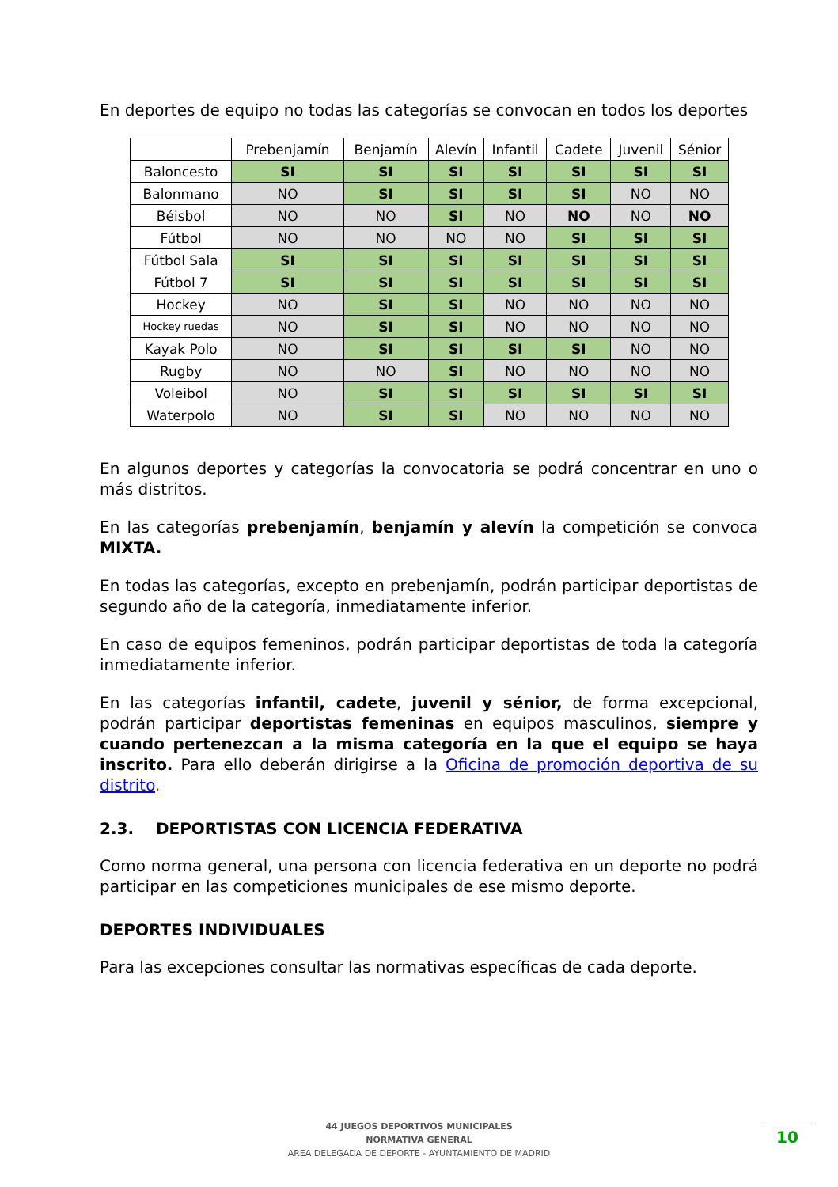En deportes de equipo no todas las categorías se convocan en todos los deportes
| | Prebenjamín | Benjamín | Alevín | Infantil | Cadete | Juvenil | Sénior |
| --- | --- | --- | --- | --- | --- | --- | --- |
| Baloncesto | SI | SI | SI | SI | SI | SI | SI |
| Balonmano | NO | SI | SI | SI | SI | NO | NO |
| Béisbol | NO | NO | SI | NO | NO | NO | NO |
| Fútbol | NO | NO | NO | NO | SI | SI | SI |
| Fútbol Sala | SI | SI | SI | SI | SI | SI | SI |
| Fútbol 7 | SI | SI | SI | SI | SI | SI | SI |
| Hockey | NO | SI | SI | NO | NO | NO | NO |
| Hockey ruedas | NO | SI | SI | NO | NO | NO | NO |
| Kayak Polo | NO | SI | SI | SI | SI | NO | NO |
| Rugby | NO | NO | SI | NO | NO | NO | NO |
| Voleibol | NO | SI | SI | SI | SI | SI | SI |
| Waterpolo | NO | SI | SI | NO | NO | NO | NO |
En algunos deportes y categorías la convocatoria se podrá concentrar en uno o más distritos.
En las categorías prebenjamín, benjamín y alevín la competición se convoca MIXTA.
En todas las categorías, excepto en prebenjamín, podrán participar deportistas de segundo año de la categoría, inmediatamente inferior.
En caso de equipos femeninos, podrán participar deportistas de toda la categoría inmediatamente inferior.
En las categorías infantil, cadete, juvenil y sénior, de forma excepcional, podrán participar deportistas femeninas en equipos masculinos, siempre y cuando pertenezcan a la misma categoría en la que el equipo se haya inscrito. Para ello deberán dirigirse a la Oficina de promoción deportiva de su distrito.
2.3. DEPORTISTAS CON LICENCIA FEDERATIVA
Como norma general, una persona con licencia federativa en un deporte no podrá participar en las competiciones municipales de ese mismo deporte.
DEPORTES INDIVIDUALES
Para las excepciones consultar las normativas específicas de cada deporte.
44 JUEGOS DEPORTIVOS MUNICIPALES
NORMATIVA GENERAL
AREA DELEGADA DE DEPORTE - AYUNTAMIENTO DE MADRID
10